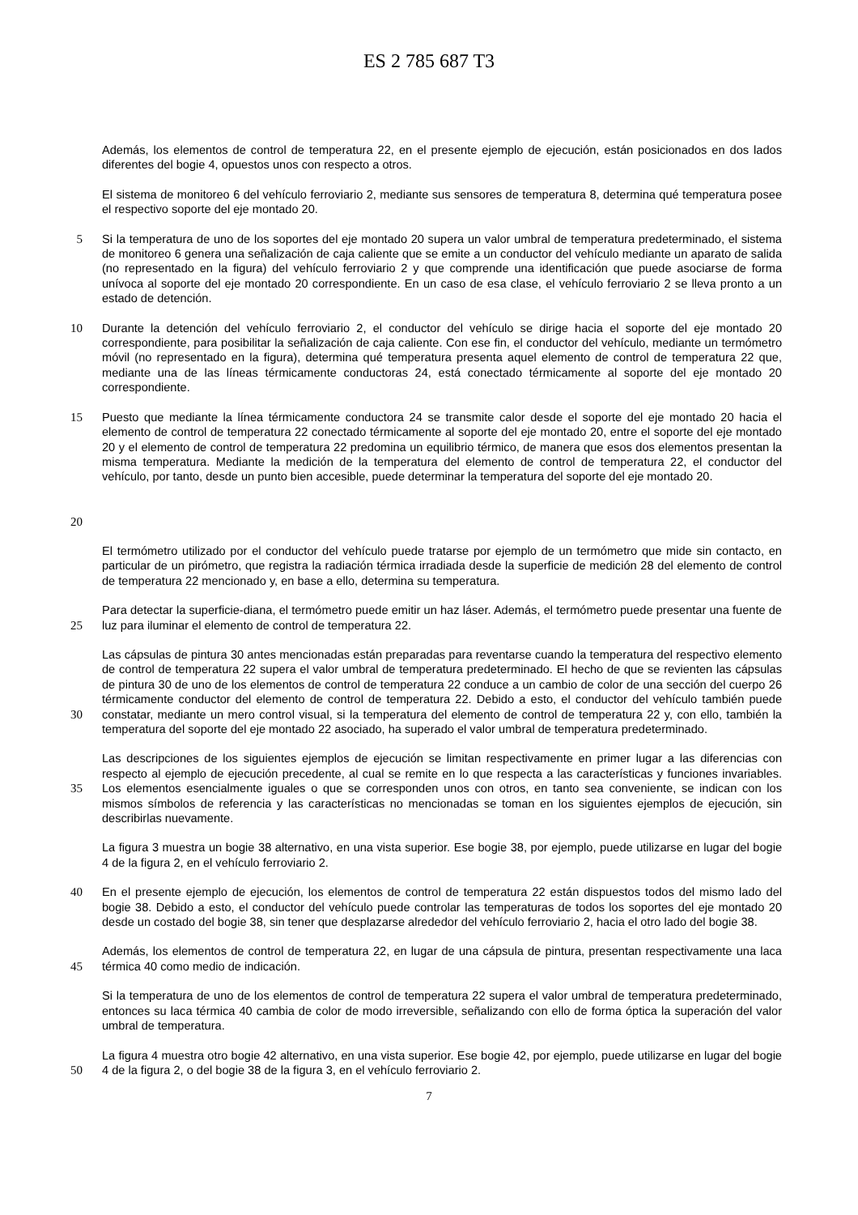ES 2 785 687 T3
Además, los elementos de control de temperatura 22, en el presente ejemplo de ejecución, están posicionados en dos lados diferentes del bogie 4, opuestos unos con respecto a otros.
El sistema de monitoreo 6 del vehículo ferroviario 2, mediante sus sensores de temperatura 8, determina qué temperatura posee el respectivo soporte del eje montado 20.
5 Si la temperatura de uno de los soportes del eje montado 20 supera un valor umbral de temperatura predeterminado, el sistema de monitoreo 6 genera una señalización de caja caliente que se emite a un conductor del vehículo mediante un aparato de salida (no representado en la figura) del vehículo ferroviario 2 y que comprende una identificación que puede asociarse de forma unívoca al soporte del eje montado 20 correspondiente. En un caso de esa clase, el vehículo ferroviario 2 se lleva pronto a un estado de detención.
10 Durante la detención del vehículo ferroviario 2, el conductor del vehículo se dirige hacia el soporte del eje montado 20 correspondiente, para posibilitar la señalización de caja caliente. Con ese fin, el conductor del vehículo, mediante un termómetro móvil (no representado en la figura), determina qué temperatura presenta aquel elemento de control de temperatura 22 que, mediante una de las líneas térmicamente conductoras 24, está conectado térmicamente al soporte del eje montado 20 correspondiente.
15
20
Puesto que mediante la línea térmicamente conductora 24 se transmite calor desde el soporte del eje montado 20 hacia el elemento de control de temperatura 22 conectado térmicamente al soporte del eje montado 20, entre el soporte del eje montado 20 y el elemento de control de temperatura 22 predomina un equilibrio térmico, de manera que esos dos elementos presentan la misma temperatura. Mediante la medición de la temperatura del elemento de control de temperatura 22, el conductor del vehículo, por tanto, desde un punto bien accesible, puede determinar la temperatura del soporte del eje montado 20.
El termómetro utilizado por el conductor del vehículo puede tratarse por ejemplo de un termómetro que mide sin contacto, en particular de un pirómetro, que registra la radiación térmica irradiada desde la superficie de medición 28 del elemento de control de temperatura 22 mencionado y, en base a ello, determina su temperatura.
25 Para detectar la superficie-diana, el termómetro puede emitir un haz láser. Además, el termómetro puede presentar una fuente de luz para iluminar el elemento de control de temperatura 22.
30 Las cápsulas de pintura 30 antes mencionadas están preparadas para reventarse cuando la temperatura del respectivo elemento de control de temperatura 22 supera el valor umbral de temperatura predeterminado. El hecho de que se revienten las cápsulas de pintura 30 de uno de los elementos de control de temperatura 22 conduce a un cambio de color de una sección del cuerpo 26 térmicamente conductor del elemento de control de temperatura 22. Debido a esto, el conductor del vehículo también puede constatar, mediante un mero control visual, si la temperatura del elemento de control de temperatura 22 y, con ello, también la temperatura del soporte del eje montado 22 asociado, ha superado el valor umbral de temperatura predeterminado.
35 Las descripciones de los siguientes ejemplos de ejecución se limitan respectivamente en primer lugar a las diferencias con respecto al ejemplo de ejecución precedente, al cual se remite en lo que respecta a las características y funciones invariables. Los elementos esencialmente iguales o que se corresponden unos con otros, en tanto sea conveniente, se indican con los mismos símbolos de referencia y las características no mencionadas se toman en los siguientes ejemplos de ejecución, sin describirlas nuevamente.
La figura 3 muestra un bogie 38 alternativo, en una vista superior. Ese bogie 38, por ejemplo, puede utilizarse en lugar del bogie 4 de la figura 2, en el vehículo ferroviario 2.
40 En el presente ejemplo de ejecución, los elementos de control de temperatura 22 están dispuestos todos del mismo lado del bogie 38. Debido a esto, el conductor del vehículo puede controlar las temperaturas de todos los soportes del eje montado 20 desde un costado del bogie 38, sin tener que desplazarse alrededor del vehículo ferroviario 2, hacia el otro lado del bogie 38.
45 Además, los elementos de control de temperatura 22, en lugar de una cápsula de pintura, presentan respectivamente una laca térmica 40 como medio de indicación.
Si la temperatura de uno de los elementos de control de temperatura 22 supera el valor umbral de temperatura predeterminado, entonces su laca térmica 40 cambia de color de modo irreversible, señalizando con ello de forma óptica la superación del valor umbral de temperatura.
50 La figura 4 muestra otro bogie 42 alternativo, en una vista superior. Ese bogie 42, por ejemplo, puede utilizarse en lugar del bogie 4 de la figura 2, o del bogie 38 de la figura 3, en el vehículo ferroviario 2.
7